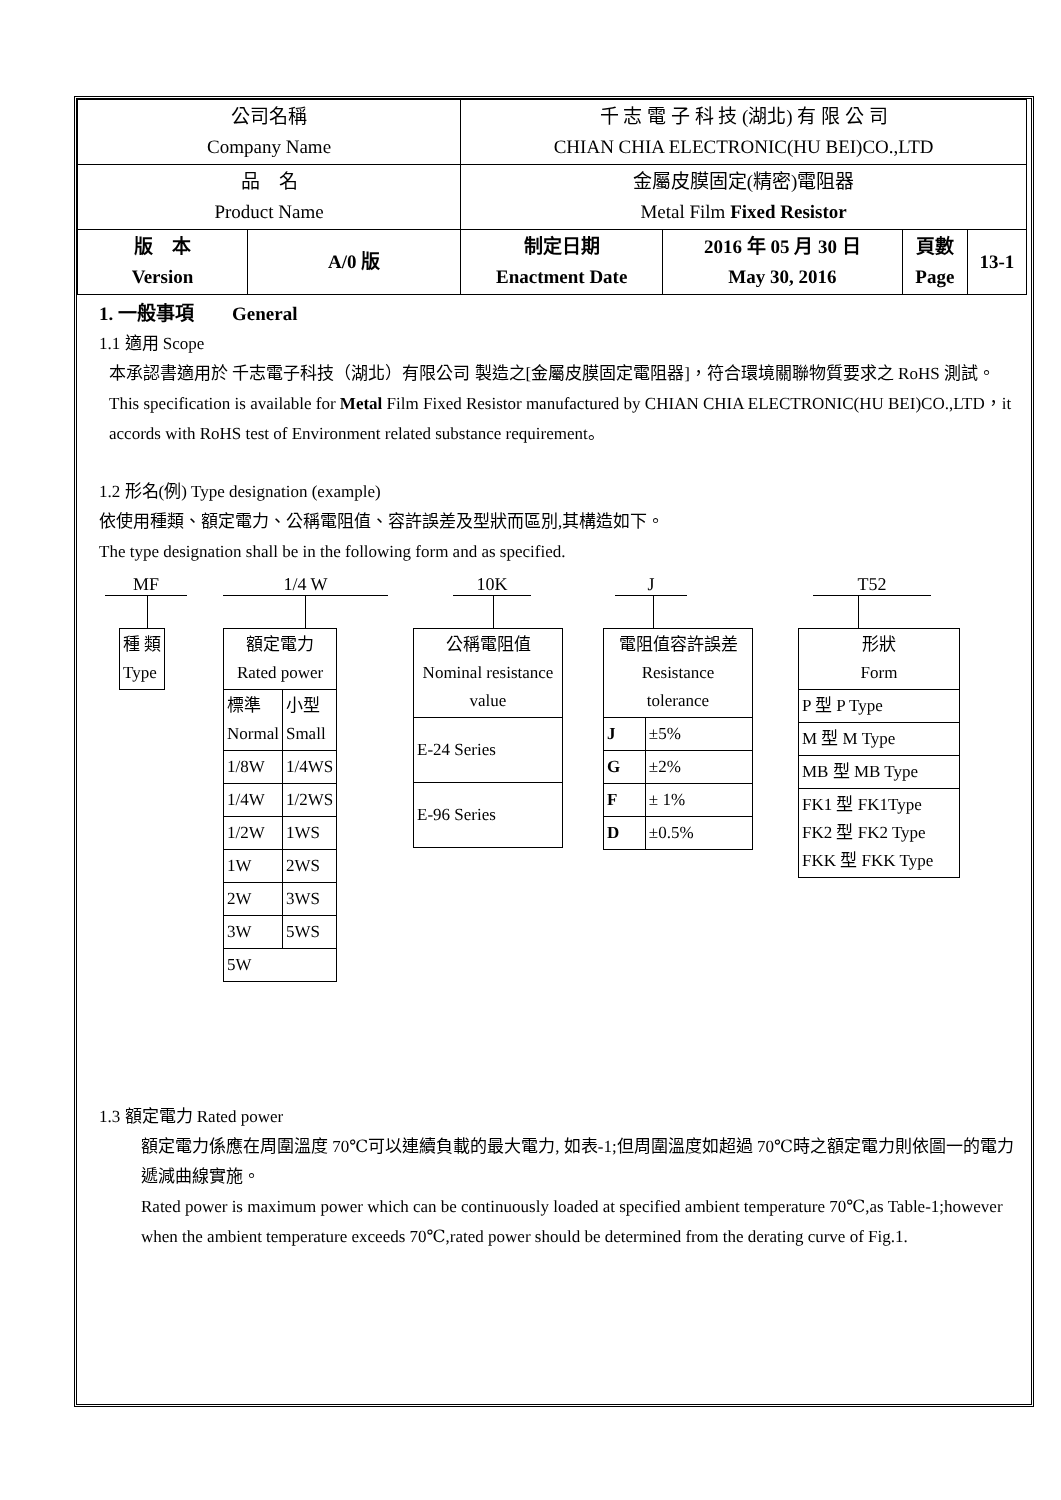| 公司名稱 Company Name | | 千 志 電 子 科 技 (湖北) 有 限 公 司 CHIAN CHIA ELECTRONIC(HU BEI)CO.,LTD | | | | |
| 品 名 Product Name | | 金屬皮膜固定(精密)電阻器 Metal Film Fixed Resistor | | | | |
| 版 本 Version | A/0 版 | | 制定日期 Enactment Date | 2016 年 05 月 30 日 May 30, 2016 | 頁數 Page | 13-1 |
1. 一般事項　　General
1.1 適用 Scope
本承認書適用於 千志電子科技（湖北）有限公司 製造之[金屬皮膜固定電阻器]，符合環境關聯物質要求之 RoHS 測試。
This specification is available for Metal Film Fixed Resistor manufactured by CHIAN CHIA ELECTRONIC(HU BEI)CO.,LTD，it accords with RoHS test of Environment related substance requirement。
1.2 形名(例) Type designation (example)
依使用種類、額定電力、公稱電阻值、容許誤差及型狀而區別,其構造如下。
The type designation shall be in the following form and as specified.
MF
| 種 類 Type |
1/4 W
| 額定電力 Rated power | |
| 標準 Normal | 小型 Small |
| 1/8W | 1/4WS |
| 1/4W | 1/2WS |
| 1/2W | 1WS |
| 1W | 2WS |
| 2W | 3WS |
| 3W | 5WS |
| 5W | |
10K
| 公稱電阻值 Nominal resistance value |
| E-24 Series |
| E-96 Series |
J
| 電阻值容許誤差 Resistance tolerance | |
| J | ±5% |
| G | ±2% |
| F | ± 1% |
| D | ±0.5% |
T52
| 形狀 Form |
| P 型 P Type |
| M 型 M Type |
| MB 型 MB Type |
| FK1 型 FK1Type FK2 型 FK2 Type FKK 型 FKK Type |
1.3 額定電力 Rated power
額定電力係應在周圍溫度 70℃可以連續負載的最大電力, 如表-1;但周圍溫度如超過 70℃時之額定電力則依圖一的電力遞減曲線實施。
Rated power is maximum power which can be continuously loaded at specified ambient temperature 70℃,as Table-1;however when the ambient temperature exceeds 70℃,rated power should be determined from the derating curve of Fig.1.